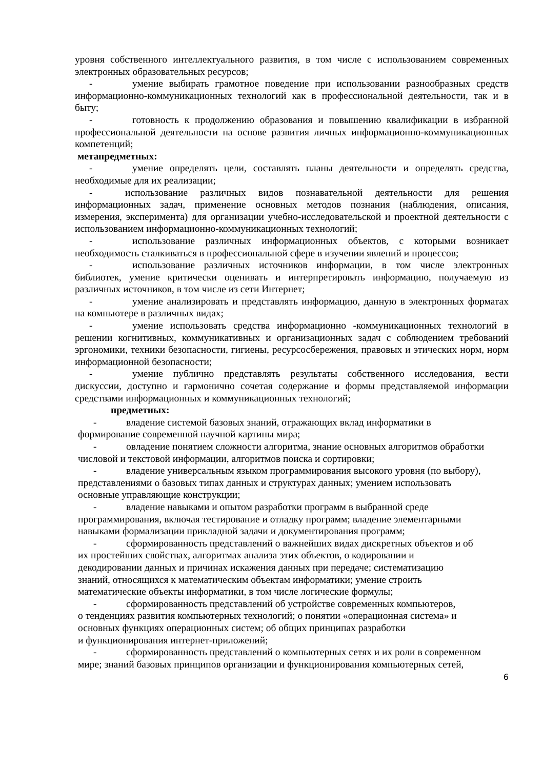уровня собственного интеллектуального развития, в том числе с использованием современных электронных образовательных ресурсов;
- умение выбирать грамотное поведение при использовании разнообразных средств информационно-коммуникационных технологий как в профессиональной деятельности, так и в быту;
- готовность к продолжению образования и повышению квалификации в избранной профессиональной деятельности на основе развития личных информационно-коммуникационных компетенций;
метапредметных:
- умение определять цели, составлять планы деятельности и определять средства, необходимые для их реализации;
- использование различных видов познавательной деятельности для решения информационных задач, применение основных методов познания (наблюдения, описания, измерения, эксперимента) для организации учебно-исследовательской и проектной деятельности с использованием информационно-коммуникационных технологий;
- использование различных информационных объектов, с которыми возникает необходимость сталкиваться в профессиональной сфере в изучении явлений и процессов;
- использование различных источников информации, в том числе электронных библиотек, умение критически оценивать и интерпретировать информацию, получаемую из различных источников, в том числе из сети Интернет;
- умение анализировать и представлять информацию, данную в электронных форматах на компьютере в различных видах;
- умение использовать средства информационно -коммуникационных технологий в решении когнитивных, коммуникативных и организационных задач с соблюдением требований эргономики, техники безопасности, гигиены, ресурсосбережения, правовых и этических норм, норм информационной безопасности;
- умение публично представлять результаты собственного исследования, вести дискуссии, доступно и гармонично сочетая содержание и формы представляемой информации средствами информационных и коммуникационных технологий;
предметных:
- владение системой базовых знаний, отражающих вклад информатики в
формирование современной научной картины мира;
- овладение понятием сложности алгоритма, знание основных алгоритмов обработки
числовой и текстовой информации, алгоритмов поиска и сортировки;
- владение универсальным языком программирования высокого уровня (по выбору),
представлениями о базовых типах данных и структурах данных; умением использовать
основные управляющие конструкции;
- владение навыками и опытом разработки программ в выбранной среде
программирования, включая тестирование и отладку программ; владение элементарными
навыками формализации прикладной задачи и документирования программ;
- сформированность представлений о важнейших видах дискретных объектов и об
их простейших свойствах, алгоритмах анализа этих объектов, о кодировании и
декодировании данных и причинах искажения данных при передаче; систематизацию
знаний, относящихся к математическим объектам информатики; умение строить
математические объекты информатики, в том числе логические формулы;
- сформированность представлений об устройстве современных компьютеров,
о тенденциях развития компьютерных технологий; о понятии «операционная система» и
основных функциях операционных систем; об общих принципах разработки
и функционирования интернет-приложений;
- сформированность представлений о компьютерных сетях и их роли в современном
мире; знаний базовых принципов организации и функционирования компьютерных сетей,
6